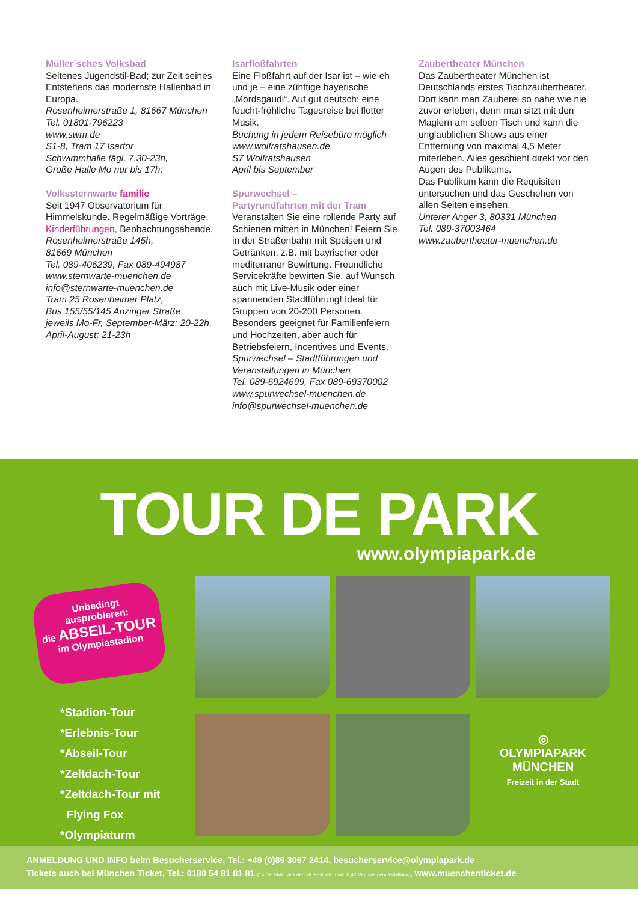Müller´sches Volksbad
Seltenes Jugendstil-Bad; zur Zeit seines Entstehens das modernste Hallenbad in Europa.
Rosenheimerstraße 1, 81667 München
Tel. 01801-796223
www.swm.de
S1-8, Tram 17 Isartor
Schwimmhalle tägl. 7.30-23h,
Große Halle Mo nur bis 17h;
Volkssternwarte familie
Seit 1947 Observatorium für Himmelskunde. Regelmäßige Vorträge, Kinderführungen, Beobachtungsabende.
Rosenheimerstraße 145h,
81669 München
Tel. 089-406239, Fax 089-494987
www.sternwarte-muenchen.de
info@sternwarte-muenchen.de
Tram 25 Rosenheimer Platz,
Bus 155/55/145 Anzinger Straße
jeweils Mo-Fr, September-März: 20-22h,
April-August: 21-23h
Isarfloßfahrten
Eine Floßfahrt auf der Isar ist – wie eh und je – eine zünftige bayerische „Mordsgaudi“. Auf gut deutsch: eine feucht-fröhliche Tagesreise bei flotter Musik.
Buchung in jedem Reisebüro möglich
www.wolfratshausen.de
S7 Wolfratshausen
April bis September
Spurwechsel –
Partyrundfahrten mit der Tram
Veranstalten Sie eine rollende Party auf Schienen mitten in München! Feiern Sie in der Straßenbahn mit Speisen und Getränken, z.B. mit bayrischer oder mediterraner Bewirtung. Freundliche Servicekräfte bewirten Sie, auf Wunsch auch mit Live-Musik oder einer spannenden Stadtführung! Ideal für Gruppen von 20-200 Personen. Besonders geeignet für Familienfeiern und Hochzeiten, aber auch für Betriebsfeiern, Incentives und Events.
Spurwechsel – Stadtführungen und Veranstaltungen in München
Tel. 089-6924699, Fax 089-69370002
www.spurwechsel-muenchen.de
info@spurwechsel-muenchen.de
Zaubertheater München
Das Zaubertheater München ist Deutschlands erstes Tischzaubertheater. Dort kann man Zauberei so nahe wie nie zuvor erleben, denn man sitzt mit den Magiern am selben Tisch und kann die unglaublichen Shows aus einer Entfernung von maximal 4,5 Meter miterleben. Alles geschieht direkt vor den Augen des Publikums.
Das Publikum kann die Requisiten untersuchen und das Geschehen von allen Seiten einsehen.
Unterer Anger 3, 80331 München
Tel. 089-37003464
www.zaubertheater-muenchen.de
TOUR DE PARK
www.olympiapark.de
Unbedingt
ausprobieren:
die ABSEIL-TOUR
im Olympiastadion
*Stadion-Tour
*Erlebnis-Tour
*Abseil-Tour
*Zeltdach-Tour
*Zeltdach-Tour mit
Flying Fox
*Olympiaturm
◎
OLYMPIAPARK
MÜNCHEN
Freizeit in der Stadt
ANMELDUNG UND INFO beim Besucherservice, Tel.: +49 (0)89 3067 2414, besucherservice@olympiapark.de
Tickets auch bei München Ticket, Tel.: 0180 54 81 81 81 (14 Cent/Min. aus dem dt. Festnetz, max. 0,42/Min. aus dem Mobilfunk), www.muenchenticket.de